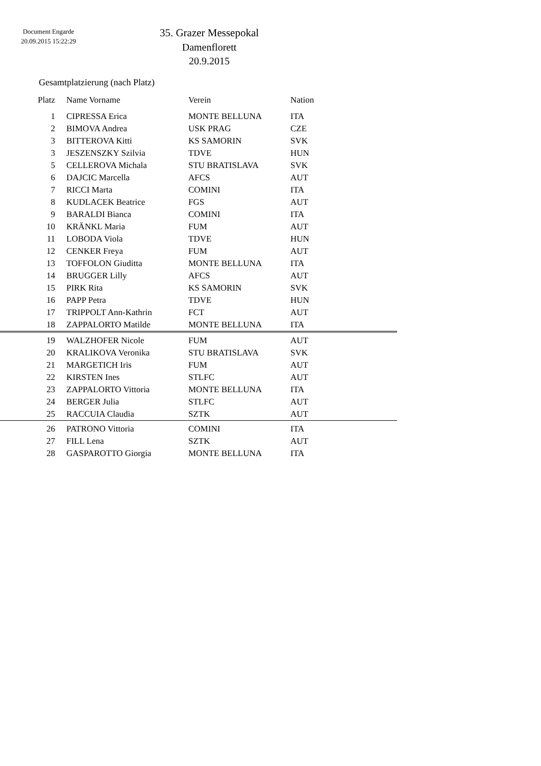Document Engarde
20.09.2015 15:22:29
35. Grazer Messepokal
Damenflorett
20.9.2015
Gesamtplatzierung (nach Platz)
| Platz | Name Vorname | Verein | Nation |
| --- | --- | --- | --- |
| 1 | CIPRESSA Erica | MONTE BELLUNA | ITA |
| 2 | BIMOVA Andrea | USK PRAG | CZE |
| 3 | BITTEROVA Kitti | KS SAMORIN | SVK |
| 3 | JESZENSZKY Szilvia | TDVE | HUN |
| 5 | CELLEROVA Michala | STU BRATISLAVA | SVK |
| 6 | DAJCIC Marcella | AFCS | AUT |
| 7 | RICCI Marta | COMINI | ITA |
| 8 | KUDLACEK Beatrice | FGS | AUT |
| 9 | BARALDI Bianca | COMINI | ITA |
| 10 | KRÄNKL Maria | FUM | AUT |
| 11 | LOBODA Viola | TDVE | HUN |
| 12 | CENKER Freya | FUM | AUT |
| 13 | TOFFOLON Giuditta | MONTE BELLUNA | ITA |
| 14 | BRUGGER Lilly | AFCS | AUT |
| 15 | PIRK Rita | KS SAMORIN | SVK |
| 16 | PAPP Petra | TDVE | HUN |
| 17 | TRIPPOLT Ann-Kathrin | FCT | AUT |
| 18 | ZAPPALORTO Matilde | MONTE BELLUNA | ITA |
| 19 | WALZHOFER Nicole | FUM | AUT |
| 20 | KRALIKOVA Veronika | STU BRATISLAVA | SVK |
| 21 | MARGETICH Iris | FUM | AUT |
| 22 | KIRSTEN Ines | STLFC | AUT |
| 23 | ZAPPALORTO Vittoria | MONTE BELLUNA | ITA |
| 24 | BERGER Julia | STLFC | AUT |
| 25 | RACCUIA Claudia | SZTK | AUT |
| 26 | PATRONO Vittoria | COMINI | ITA |
| 27 | FILL Lena | SZTK | AUT |
| 28 | GASPAROTTO Giorgia | MONTE BELLUNA | ITA |